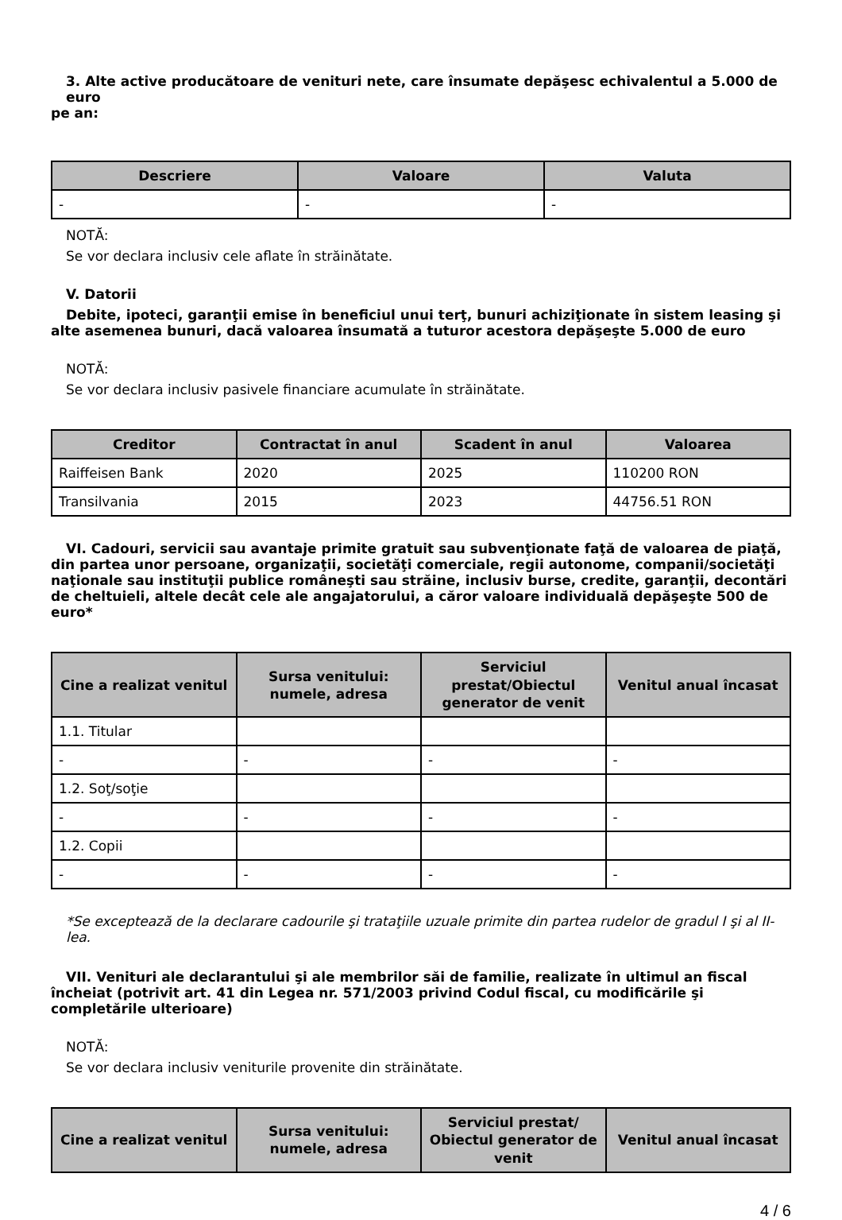3. Alte active producătoare de venituri nete, care însumate depăşesc echivalentul a 5.000 de euro
pe an:
| Descriere | Valoare | Valuta |
| --- | --- | --- |
| - | - | - |
NOTĂ:
Se vor declara inclusiv cele aflate în străinătate.
V. Datorii
Debite, ipoteci, garanţii emise în beneficiul unui terţ, bunuri achiziţionate în sistem leasing şi alte asemenea bunuri, dacă valoarea însumată a tuturor acestora depăşeşte 5.000 de euro
NOTĂ:
Se vor declara inclusiv pasivele financiare acumulate în străinătate.
| Creditor | Contractat în anul | Scadent în anul | Valoarea |
| --- | --- | --- | --- |
| Raiffeisen Bank | 2020 | 2025 | 110200 RON |
| Transilvania | 2015 | 2023 | 44756.51 RON |
VI. Cadouri, servicii sau avantaje primite gratuit sau subvenţionate faţă de valoarea de piaţă, din partea unor persoane, organizaţii, societăţi comerciale, regii autonome, companii/societăţi naţionale sau instituţii publice româneşti sau străine, inclusiv burse, credite, garanţii, decontări de cheltuieli, altele decât cele ale angajatorului, a căror valoare individuală depăşeşte 500 de euro*
| Cine a realizat venitul | Sursa venitului: numele, adresa | Serviciul prestat/Obiectul generator de venit | Venitul anual încasat |
| --- | --- | --- | --- |
| 1.1. Titular | | | |
| - | - | - | - |
| 1.2. Soţ/soţie | | | |
| - | - | - | - |
| 1.2. Copii | | | |
| - | - | - | - |
*Se exceptează de la declarare cadourile şi trataţiile uzuale primite din partea rudelor de gradul I şi al II-lea.
VII. Venituri ale declarantului şi ale membrilor săi de familie, realizate în ultimul an fiscal încheiat (potrivit art. 41 din Legea nr. 571/2003 privind Codul fiscal, cu modificările şi completările ulterioare)
NOTĂ:
Se vor declara inclusiv veniturile provenite din străinătate.
| Cine a realizat venitul | Sursa venitului: numele, adresa | Serviciul prestat/ Obiectul generator de venit | Venitul anual încasat |
| --- | --- | --- | --- |
4 / 6